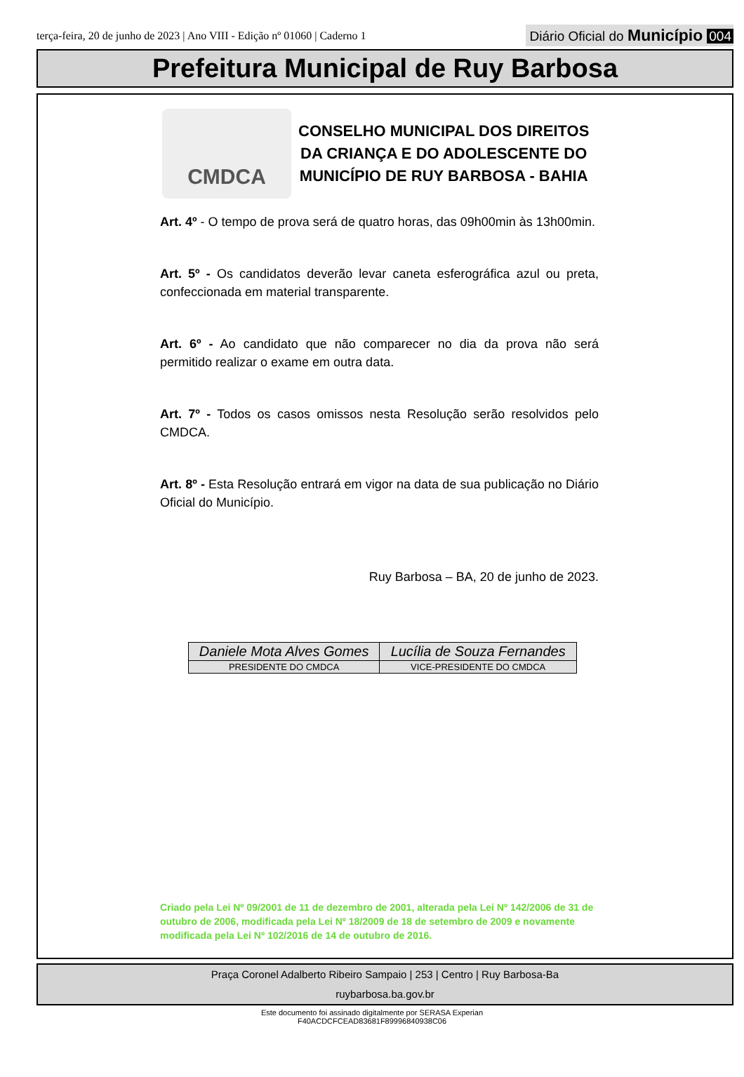terça-feira, 20 de junho de 2023 | Ano VIII - Edição nº 01060 | Caderno 1
Diário Oficial do Município 004
Prefeitura Municipal de Ruy Barbosa
CMDCA
CONSELHO MUNICIPAL DOS DIREITOS
DA CRIANÇA E DO ADOLESCENTE DO
MUNICÍPIO DE RUY BARBOSA - BAHIA
Art. 4º - O tempo de prova será de quatro horas, das 09h00min às 13h00min.
Art. 5º - Os candidatos deverão levar caneta esferográfica azul ou preta, confeccionada em material transparente.
Art. 6º - Ao candidato que não comparecer no dia da prova não será permitido realizar o exame em outra data.
Art. 7º - Todos os casos omissos nesta Resolução serão resolvidos pelo CMDCA.
Art. 8º - Esta Resolução entrará em vigor na data de sua publicação no Diário Oficial do Município.
Ruy Barbosa – BA, 20 de junho de 2023.
| Daniele Mota Alves Gomes | Lucília de Souza Fernandes |
| PRESIDENTE DO CMDCA | VICE-PRESIDENTE DO CMDCA |
Criado pela Lei Nº 09/2001 de 11 de dezembro de 2001, alterada pela Lei Nº 142/2006 de 31 de outubro de 2006, modificada pela Lei Nº 18/2009 de 18 de setembro de 2009 e novamente modificada pela Lei Nº 102/2016 de 14 de outubro de 2016.
Praça Coronel Adalberto Ribeiro Sampaio | 253 | Centro | Ruy Barbosa-Ba
ruybarbosa.ba.gov.br
Este documento foi assinado digitalmente por SERASA Experian
F40ACDCFCEAD83681F89996840938C06